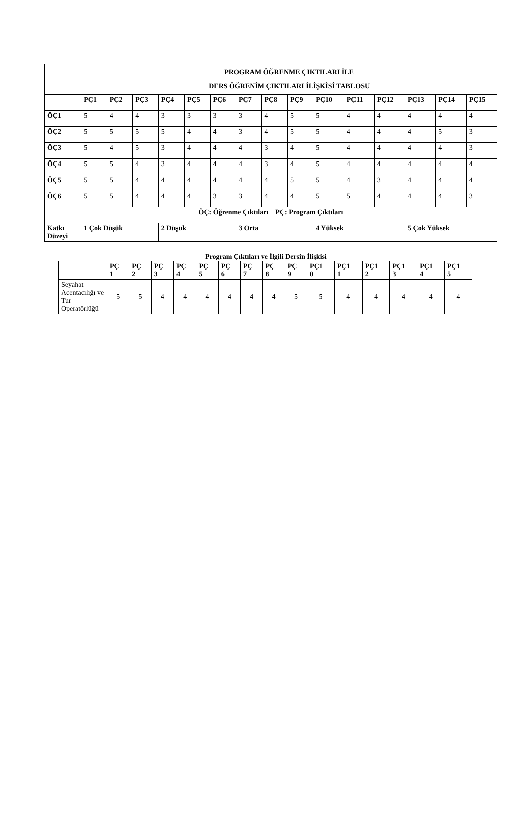| | PROGRAM ÖĞRENME ÇIKTILARI İLE DERS ÖĞRENİM ÇIKTILARI İLİŞKİSİ TABLOSU | | | | | | | | | | | | | | |
| | PÇ1 | PÇ2 | PÇ3 | PÇ4 | PÇ5 | PÇ6 | PÇ7 | PÇ8 | PÇ9 | PÇ10 | PÇ11 | PÇ12 | PÇ13 | PÇ14 | PÇ15 |
| ÖÇ1 | 5 | 4 | 4 | 3 | 3 | 3 | 3 | 4 | 5 | 5 | 4 | 4 | 4 | 4 | 4 |
| ÖÇ2 | 5 | 5 | 5 | 5 | 4 | 4 | 3 | 4 | 5 | 5 | 4 | 4 | 4 | 5 | 3 |
| ÖÇ3 | 5 | 4 | 5 | 3 | 4 | 4 | 4 | 3 | 4 | 5 | 4 | 4 | 4 | 4 | 3 |
| ÖÇ4 | 5 | 5 | 4 | 3 | 4 | 4 | 4 | 3 | 4 | 5 | 4 | 4 | 4 | 4 | 4 |
| ÖÇ5 | 5 | 5 | 4 | 4 | 4 | 4 | 4 | 4 | 5 | 5 | 4 | 3 | 4 | 4 | 4 |
| ÖÇ6 | 5 | 5 | 4 | 4 | 4 | 3 | 3 | 4 | 4 | 5 | 5 | 4 | 4 | 4 | 3 |
| ÖÇ: Öğrenme Çıktıları PÇ: Program Çıktıları | | | | | | | | | | | | | | | |
| Katkı Düzeyi | 1 Çok Düşük | | | 2 Düşük | | | 3 Orta | | | 4 Yüksek | | | 5 Çok Yüksek | | |
Program Çıktıları ve İlgili Dersin İlişkisi
| | PÇ 1 | PÇ 2 | PÇ 3 | PÇ 4 | PÇ 5 | PÇ 6 | PÇ 7 | PÇ 8 | PÇ 9 | PÇ1 0 | PÇ1 1 | PÇ1 2 | PÇ1 3 | PÇ1 4 | PÇ1 5 |
| --- | --- | --- | --- | --- | --- | --- | --- | --- | --- | --- | --- | --- | --- | --- | --- |
| Seyahat Acentacılığı ve Tur Operatörlüğü | 5 | 5 | 4 | 4 | 4 | 4 | 4 | 4 | 5 | 5 | 4 | 4 | 4 | 4 | 4 |